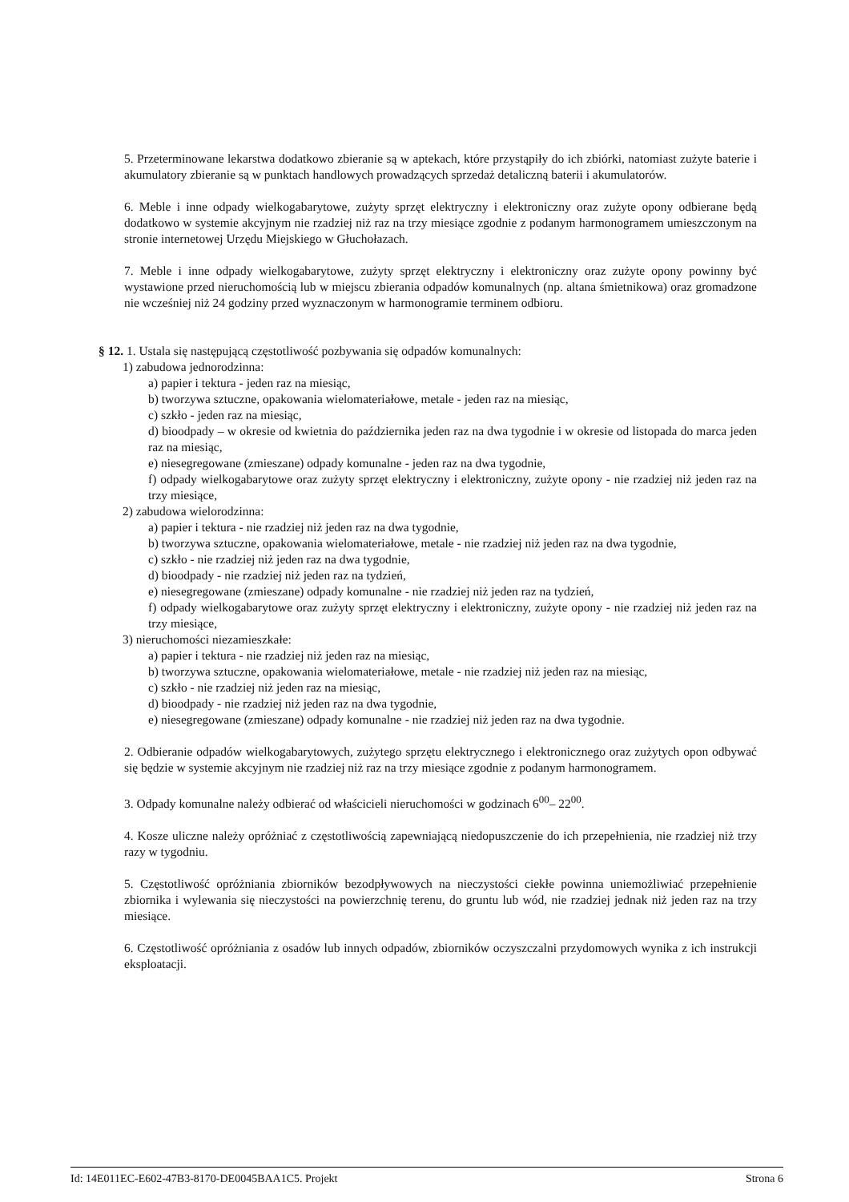5. Przeterminowane lekarstwa dodatkowo zbieranie są w aptekach, które przystąpiły do ich zbiórki, natomiast zużyte baterie i akumulatory zbieranie są w punktach handlowych prowadzących sprzedaż detaliczną baterii i akumulatorów.
6. Meble i inne odpady wielkogabarytowe, zużyty sprzęt elektryczny i elektroniczny oraz zużyte opony odbierane będą dodatkowo w systemie akcyjnym nie rzadziej niż raz na trzy miesiące zgodnie z podanym harmonogramem umieszczonym na stronie internetowej Urzędu Miejskiego w Głuchołazach.
7. Meble i inne odpady wielkogabarytowe, zużyty sprzęt elektryczny i elektroniczny oraz zużyte opony powinny być wystawione przed nieruchomością lub w miejscu zbierania odpadów komunalnych (np. altana śmietnikowa) oraz gromadzone nie wcześniej niż 24 godziny przed wyznaczonym w harmonogramie terminem odbioru.
§ 12. 1. Ustala się następującą częstotliwość pozbywania się odpadów komunalnych:
1) zabudowa jednorodzinna:
a) papier i tektura - jeden raz na miesiąc,
b) tworzywa sztuczne, opakowania wielomateriałowe, metale - jeden raz na miesiąc,
c) szkło - jeden raz na miesiąc,
d) bioodpady – w okresie od kwietnia do października jeden raz na dwa tygodnie i w okresie od listopada do marca jeden raz na miesiąc,
e) niesegregowane (zmieszane) odpady komunalne - jeden raz na dwa tygodnie,
f) odpady wielkogabarytowe oraz zużyty sprzęt elektryczny i elektroniczny, zużyte opony - nie rzadziej niż jeden raz na trzy miesiące,
2) zabudowa wielorodzinna:
a) papier i tektura - nie rzadziej niż jeden raz na dwa tygodnie,
b) tworzywa sztuczne, opakowania wielomateriałowe, metale - nie rzadziej niż jeden raz na dwa tygodnie,
c) szkło - nie rzadziej niż jeden raz na dwa tygodnie,
d) bioodpady - nie rzadziej niż jeden raz na tydzień,
e) niesegregowane (zmieszane) odpady komunalne - nie rzadziej niż jeden raz na tydzień,
f) odpady wielkogabarytowe oraz zużyty sprzęt elektryczny i elektroniczny, zużyte opony - nie rzadziej niż jeden raz na trzy miesiące,
3) nieruchomości niezamieszkałe:
a) papier i tektura - nie rzadziej niż jeden raz na miesiąc,
b) tworzywa sztuczne, opakowania wielomateriałowe, metale - nie rzadziej niż jeden raz na miesiąc,
c) szkło - nie rzadziej niż jeden raz na miesiąc,
d) bioodpady - nie rzadziej niż jeden raz na dwa tygodnie,
e) niesegregowane (zmieszane) odpady komunalne - nie rzadziej niż jeden raz na dwa tygodnie.
2. Odbieranie odpadów wielkogabarytowych, zużytego sprzętu elektrycznego i elektronicznego oraz zużytych opon odbywać się będzie w systemie akcyjnym nie rzadziej niż raz na trzy miesiące zgodnie z podanym harmonogramem.
3. Odpady komunalne należy odbierać od właścicieli nieruchomości w godzinach 6<sup>00</sup>– 22<sup>00</sup>.
4. Kosze uliczne należy opróżniać z częstotliwością zapewniającą niedopuszczenie do ich przepełnienia, nie rzadziej niż trzy razy w tygodniu.
5. Częstotliwość opróżniania zbiorników bezodpływowych na nieczystości ciekłe powinna uniemożliwiać przepełnienie zbiornika i wylewania się nieczystości na powierzchnię terenu, do gruntu lub wód, nie rzadziej jednak niż jeden raz na trzy miesiące.
6. Częstotliwość opróżniania z osadów lub innych odpadów, zbiorników oczyszczalni przydomowych wynika z ich instrukcji eksploatacji.
Id: 14E011EC-E602-47B3-8170-DE0045BAA1C5. Projekt Strona 6